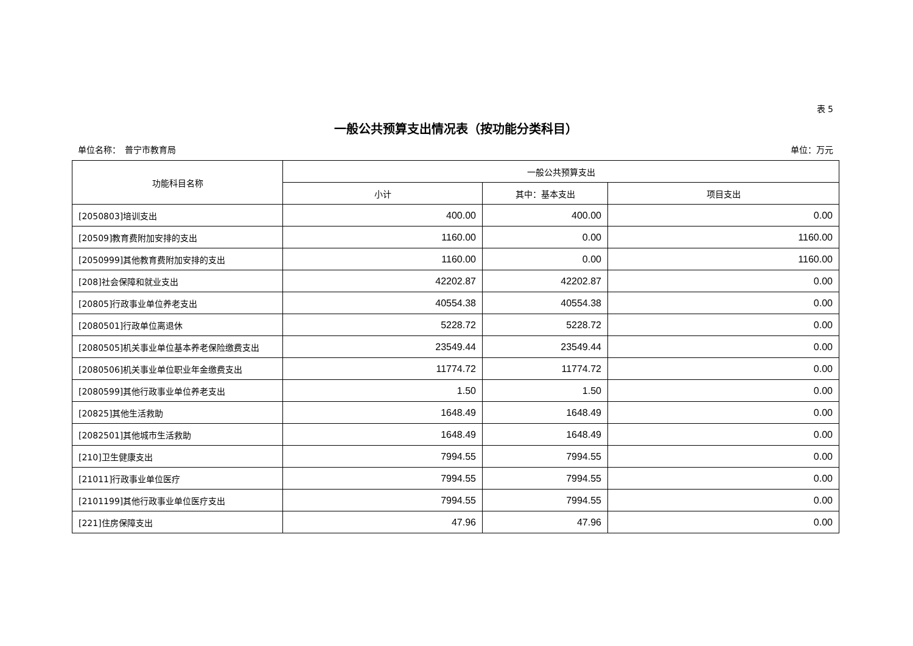表 5
一般公共预算支出情况表（按功能分类科目）
单位名称：　普宁市教育局 单位：万元
| 功能科目名称 | 一般公共预算支出 | | |
| --- | --- | --- | --- |
| | 小计 | 其中：基本支出 | 项目支出 |
| [2050803]培训支出 | 400.00 | 400.00 | 0.00 |
| [20509]教育费附加安排的支出 | 1160.00 | 0.00 | 1160.00 |
| [2050999]其他教育费附加安排的支出 | 1160.00 | 0.00 | 1160.00 |
| [208]社会保障和就业支出 | 42202.87 | 42202.87 | 0.00 |
| [20805]行政事业单位养老支出 | 40554.38 | 40554.38 | 0.00 |
| [2080501]行政单位离退休 | 5228.72 | 5228.72 | 0.00 |
| [2080505]机关事业单位基本养老保险缴费支出 | 23549.44 | 23549.44 | 0.00 |
| [2080506]机关事业单位职业年金缴费支出 | 11774.72 | 11774.72 | 0.00 |
| [2080599]其他行政事业单位养老支出 | 1.50 | 1.50 | 0.00 |
| [20825]其他生活救助 | 1648.49 | 1648.49 | 0.00 |
| [2082501]其他城市生活救助 | 1648.49 | 1648.49 | 0.00 |
| [210]卫生健康支出 | 7994.55 | 7994.55 | 0.00 |
| [21011]行政事业单位医疗 | 7994.55 | 7994.55 | 0.00 |
| [2101199]其他行政事业单位医疗支出 | 7994.55 | 7994.55 | 0.00 |
| [221]住房保障支出 | 47.96 | 47.96 | 0.00 |